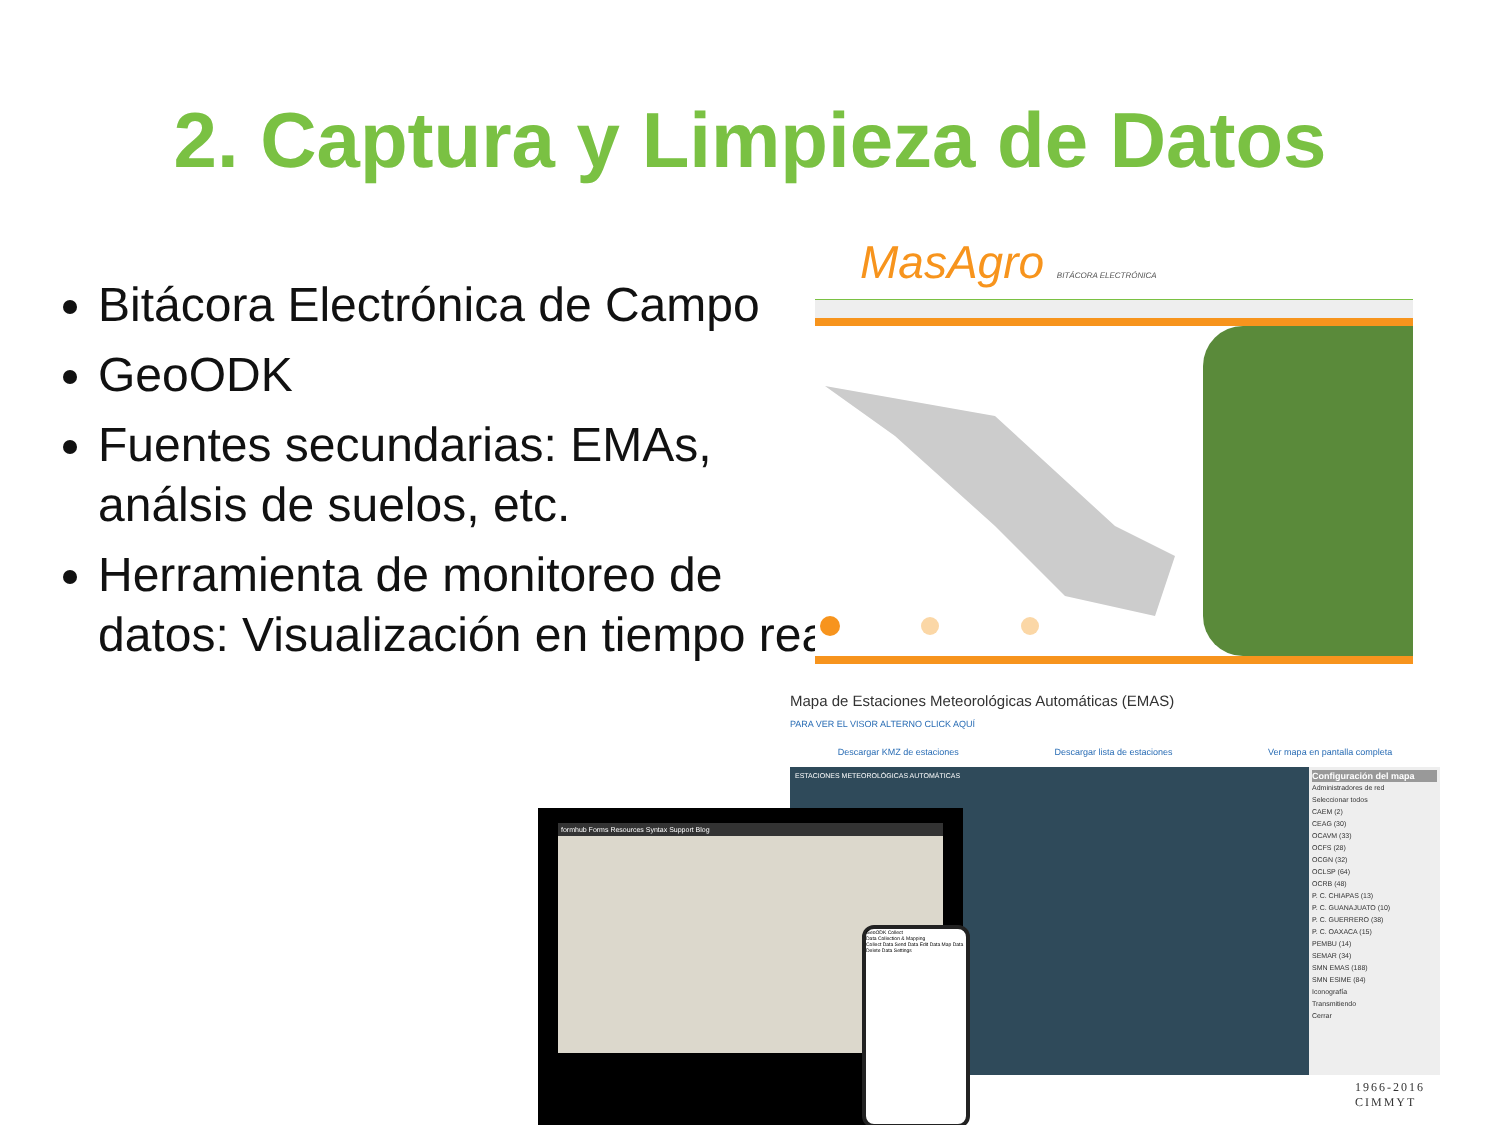2. Captura y Limpieza de Datos
Bitácora Electrónica de Campo
GeoODK
Fuentes secundarias: EMAs, análsis de suelos, etc.
Herramienta de monitoreo de datos: Visualización en tiempo real
MasAgro BITÁCORA ELECTRÓNICA
Mapa de Estaciones Meteorológicas Automáticas (EMAS)
PARA VER EL VISOR ALTERNO CLICK AQUÍ
Descargar KMZ de estaciones Descargar lista de estaciones Ver mapa en pantalla completa
ESTACIONES METEOROLÓGICAS AUTOMÁTICAS
Configuración del mapa
Administradores de red
Seleccionar todos
CAEM (2)
CEAG (30)
OCAVM (33)
OCFS (28)
OCGN (32)
OCLSP (64)
OCRB (48)
P. C. CHIAPAS (13)
P. C. GUANAJUATO (10)
P. C. GUERRERO (38)
P. C. OAXACA (15)
PEMBU (14)
SEMAR (34)
SMN EMAS (188)
SMN ESIME (84)
Iconografía
Transmitiendo
Cerrar
formhub Forms Resources Syntax Support Blog
GeoODK Collect
Data Collection & Mapping
Collect Data Send Data Edit Data Map Data Delete Data Settings
1966-2016
CIMMYT